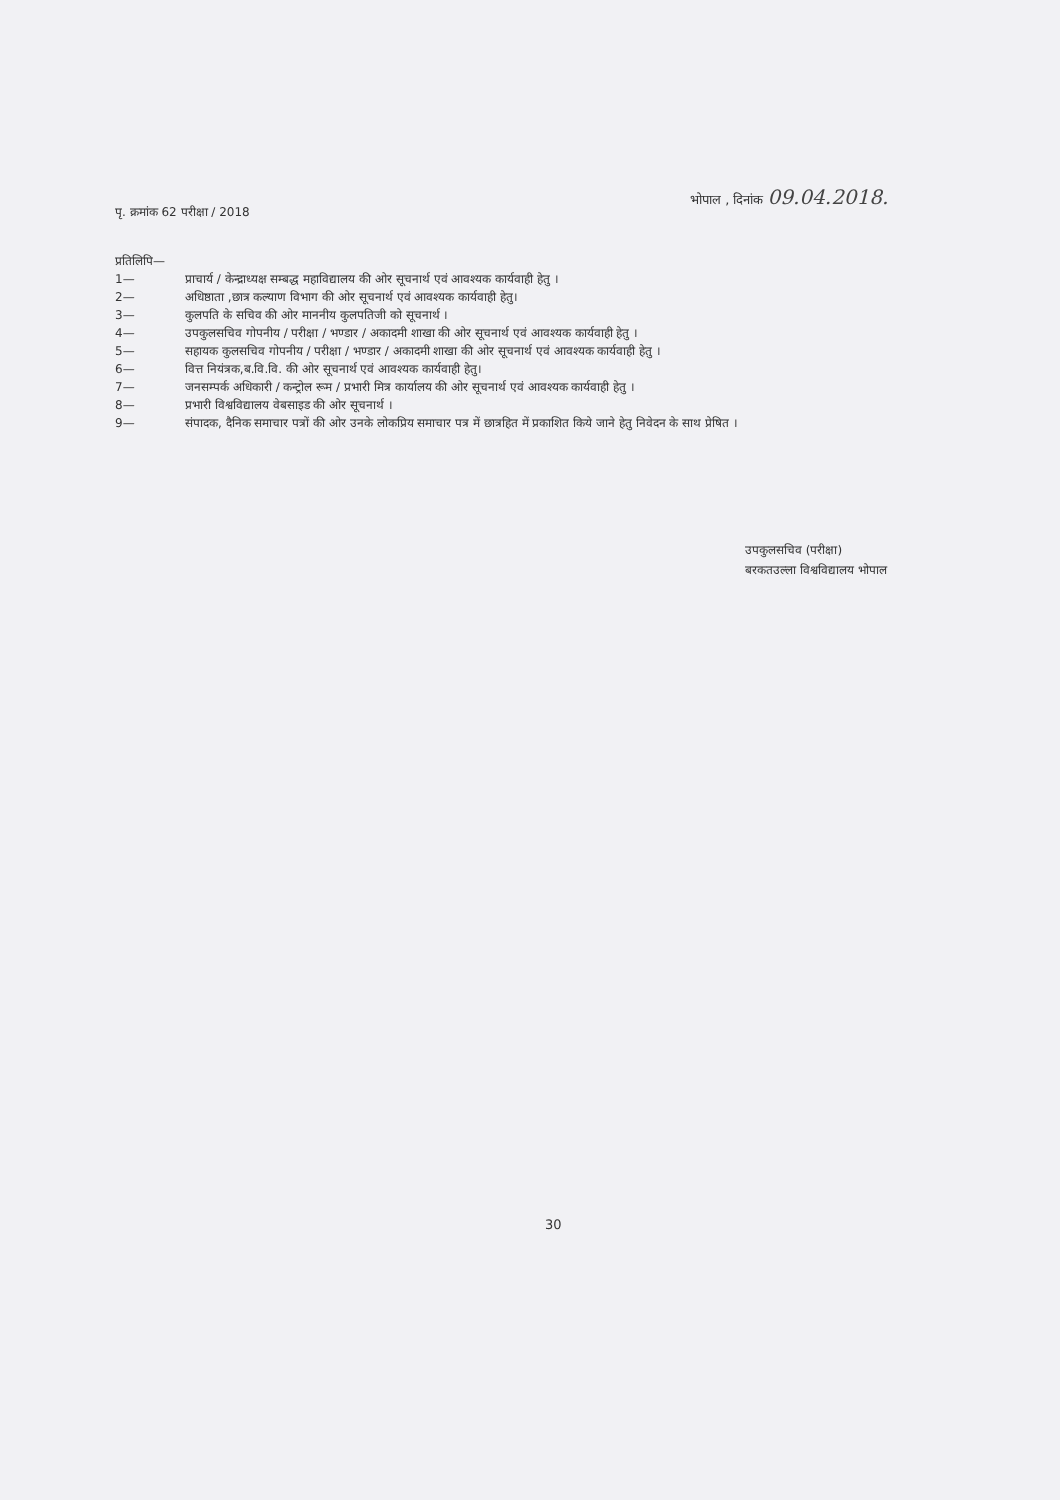भोपाल , दिनांक 09.04.2018.
पृ. क्रमांक 62 परीक्षा / 2018
प्रतिलिपि—
1— प्राचार्य / केन्द्राध्यक्ष सम्बद्ध महाविद्यालय की ओर सूचनार्थ एवं आवश्यक कार्यवाही हेतु ।
2— अधिष्ठाता ,छात्र कल्याण विभाग की ओर सूचनार्थ एवं आवश्यक कार्यवाही हेतु।
3— कुलपति के सचिव की ओर माननीय कुलपतिजी को सूचनार्थ ।
4— उपकुलसचिव गोपनीय / परीक्षा / भण्डार / अकादमी शाखा की ओर सूचनार्थ एवं आवश्यक कार्यवाही हेतु ।
5— सहायक कुलसचिव गोपनीय / परीक्षा / भण्डार / अकादमी शाखा की ओर सूचनार्थ एवं आवश्यक कार्यवाही हेतु ।
6— वित्त नियंत्रक,ब.वि.वि. की ओर सूचनार्थ एवं आवश्यक कार्यवाही हेतु।
7— जनसम्पर्क अधिकारी / कन्ट्रोल रूम / प्रभारी मित्र कार्यालय की ओर सूचनार्थ एवं आवश्यक कार्यवाही हेतु ।
8— प्रभारी विश्वविद्यालय वेबसाइड की ओर सूचनार्थ ।
9— संपादक, दैनिक समाचार पत्रों की ओर उनके लोकप्रिय समाचार पत्र में छात्रहित में प्रकाशित किये जाने हेतु निवेदन के साथ प्रेषित ।
उपकुलसचिव (परीक्षा)
बरकतउल्ला विश्वविद्यालय भोपाल
30